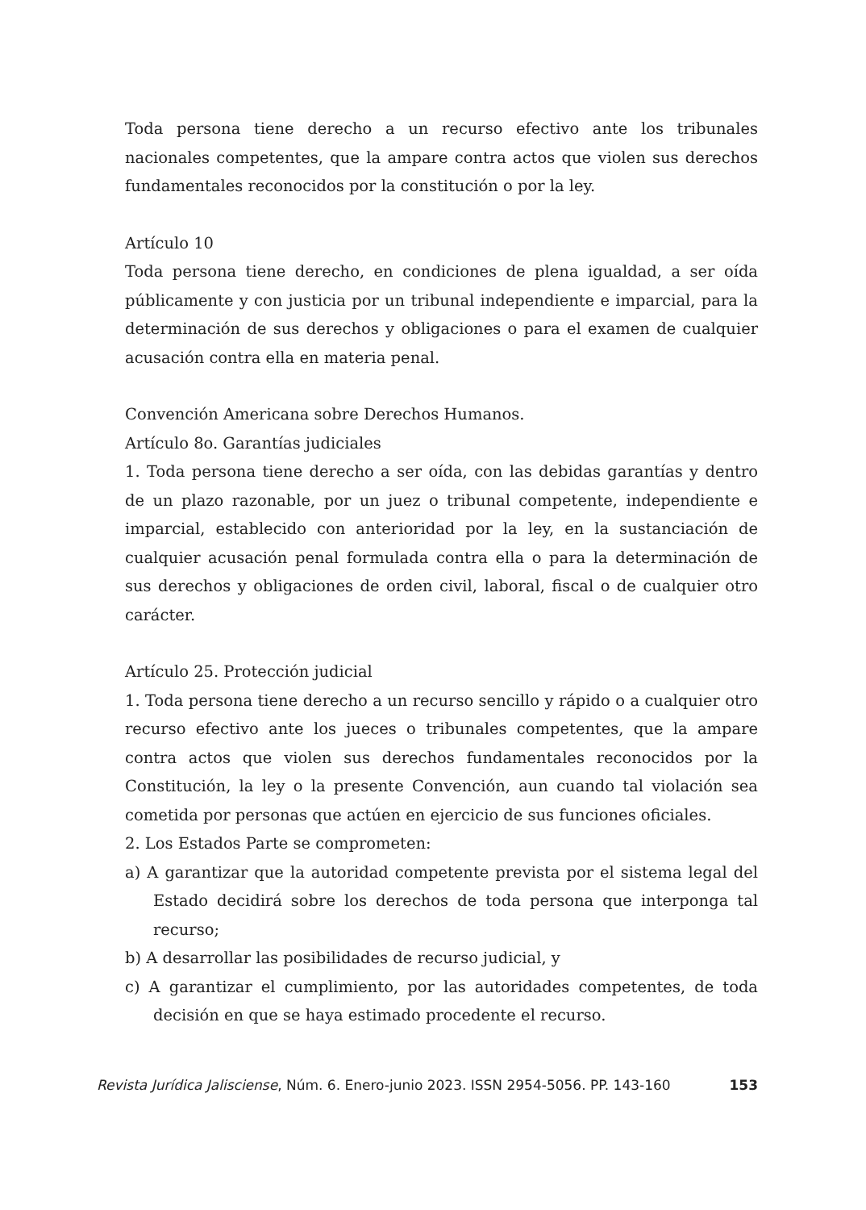Toda persona tiene derecho a un recurso efectivo ante los tribunales nacionales competentes, que la ampare contra actos que violen sus derechos fundamentales reconocidos por la constitución o por la ley.
Artículo 10
Toda persona tiene derecho, en condiciones de plena igualdad, a ser oída públicamente y con justicia por un tribunal independiente e imparcial, para la determinación de sus derechos y obligaciones o para el examen de cualquier acusación contra ella en materia penal.
Convención Americana sobre Derechos Humanos.
Artículo 8o. Garantías judiciales
1. Toda persona tiene derecho a ser oída, con las debidas garantías y dentro de un plazo razonable, por un juez o tribunal competente, independiente e imparcial, establecido con anterioridad por la ley, en la sustanciación de cualquier acusación penal formulada contra ella o para la determinación de sus derechos y obligaciones de orden civil, laboral, fiscal o de cualquier otro carácter.
Artículo 25. Protección judicial
1. Toda persona tiene derecho a un recurso sencillo y rápido o a cualquier otro recurso efectivo ante los jueces o tribunales competentes, que la ampare contra actos que violen sus derechos fundamentales reconocidos por la Constitución, la ley o la presente Convención, aun cuando tal violación sea cometida por personas que actúen en ejercicio de sus funciones oficiales.
2. Los Estados Parte se comprometen:
a) A garantizar que la autoridad competente prevista por el sistema legal del Estado decidirá sobre los derechos de toda persona que interponga tal recurso;
b) A desarrollar las posibilidades de recurso judicial, y
c) A garantizar el cumplimiento, por las autoridades competentes, de toda decisión en que se haya estimado procedente el recurso.
Revista Jurídica Jalisciense, Núm. 6. Enero-junio 2023. ISSN 2954-5056. PP. 143-160 153